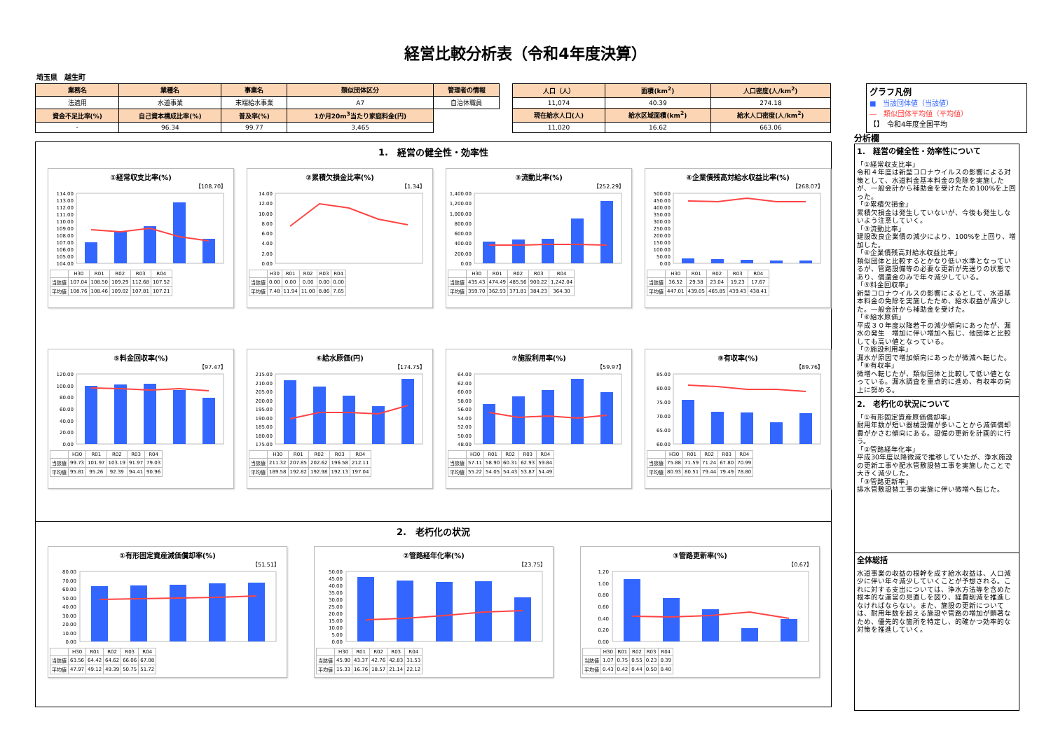経営比較分析表（令和4年度決算）
埼玉県　越生町
| 業務名 | 業種名 | 事業名 | 類似団体区分 | 管理者の情報 |
| --- | --- | --- | --- | --- |
| 法適用 | 水道事業 | 末端給水事業 | A7 | 自治体職員 |
| 資金不足比率(%) | 自己資本構成比率(%) | 普及率(%) | 1か月20m<sup>3</sup>当たり家庭料金(円) | |
| - | 96.34 | 99.77 | 3,465 | |
| 人口（人） | 面積(km<sup>2</sup>) | 人口密度(人/km<sup>2</sup>) |
| --- | --- | --- |
| 11,074 | 40.39 | 274.18 |
| 現在給水人口(人) | 給水区域面積(km<sup>2</sup>) | 給水人口密度(人/km<sup>2</sup>) |
| 11,020 | 16.62 | 663.06 |
グラフ凡例
■　当該団体値（当該値）
―　類似団体平均値（平均値）
【】　令和4年度全国平均
1.　経営の健全性・効率性
①経常収支比率(%)
【108.70】
114.00
113.00
112.00
111.00
110.00
109.00
108.00
107.00
106.00
105.00
104.00
| | H30 | R01 | R02 | R03 | R04 |
| --- | --- | --- | --- | --- | --- |
| 当該値 | 107.04 | 108.50 | 109.29 | 112.68 | 107.52 |
| 平均値 | 108.76 | 108.46 | 109.02 | 107.81 | 107.21 |
②累積欠損金比率(%)
【1.34】
14.00
12.00
10.00
8.00
6.00
4.00
2.00
0.00
| | H30 | R01 | R02 | R03 | R04 |
| --- | --- | --- | --- | --- | --- |
| 当該値 | 0.00 | 0.00 | 0.00 | 0.00 | 0.00 |
| 平均値 | 7.48 | 11.94 | 11.00 | 8.86 | 7.65 |
③流動比率(%)
【252.29】
1,400.00
1,200.00
1,000.00
800.00
600.00
400.00
200.00
0.00
| | H30 | R01 | R02 | R03 | R04 |
| --- | --- | --- | --- | --- | --- |
| 当該値 | 435.43 | 474.49 | 485.56 | 900.22 | 1,242.04 |
| 平均値 | 359.70 | 362.93 | 371.81 | 384.23 | 364.30 |
④企業債残高対給水収益比率(%)
【268.07】
500.00
450.00
400.00
350.00
300.00
250.00
200.00
150.00
100.00
50.00
0.00
| | H30 | R01 | R02 | R03 | R04 |
| --- | --- | --- | --- | --- | --- |
| 当該値 | 36.52 | 29.38 | 23.04 | 19.23 | 17.67 |
| 平均値 | 447.01 | 439.05 | 465.85 | 439.43 | 438.41 |
⑤料金回収率(%)
【97.47】
120.00
100.00
80.00
60.00
40.00
20.00
0.00
| | H30 | R01 | R02 | R03 | R04 |
| --- | --- | --- | --- | --- | --- |
| 当該値 | 99.73 | 101.97 | 103.19 | 91.97 | 79.03 |
| 平均値 | 95.81 | 95.26 | 92.39 | 94.41 | 90.96 |
⑥給水原価(円)
【174.75】
215.00
210.00
205.00
200.00
195.00
190.00
185.00
180.00
175.00
| | H30 | R01 | R02 | R03 | R04 |
| --- | --- | --- | --- | --- | --- |
| 当該値 | 211.32 | 207.85 | 202.62 | 196.58 | 212.11 |
| 平均値 | 189.58 | 192.82 | 192.98 | 192.13 | 197.04 |
⑦施設利用率(%)
【59.97】
64.00
62.00
60.00
58.00
56.00
54.00
52.00
50.00
48.00
| | H30 | R01 | R02 | R03 | R04 |
| --- | --- | --- | --- | --- | --- |
| 当該値 | 57.11 | 58.90 | 60.31 | 62.93 | 59.84 |
| 平均値 | 55.22 | 54.05 | 54.43 | 53.87 | 54.49 |
⑧有収率(%)
【89.76】
85.00
80.00
75.00
70.00
65.00
60.00
| | H30 | R01 | R02 | R03 | R04 |
| --- | --- | --- | --- | --- | --- |
| 当該値 | 75.88 | 71.59 | 71.24 | 67.80 | 70.99 |
| 平均値 | 80.93 | 80.51 | 79.44 | 79.49 | 78.80 |
2.　老朽化の状況
①有形固定資産減価償却率(%)
【51.51】
80.00
70.00
60.00
50.00
40.00
30.00
20.00
10.00
0.00
| | H30 | R01 | R02 | R03 | R04 |
| --- | --- | --- | --- | --- | --- |
| 当該値 | 63.56 | 64.42 | 64.62 | 66.06 | 67.08 |
| 平均値 | 47.97 | 49.12 | 49.39 | 50.75 | 51.72 |
②管路経年化率(%)
【23.75】
50.00
45.00
40.00
35.00
30.00
25.00
20.00
15.00
10.00
5.00
0.00
| | H30 | R01 | R02 | R03 | R04 |
| --- | --- | --- | --- | --- | --- |
| 当該値 | 45.90 | 43.37 | 42.76 | 42.83 | 31.53 |
| 平均値 | 15.33 | 16.76 | 18.57 | 21.14 | 22.12 |
③管路更新率(%)
【0.67】
1.20
1.00
0.80
0.60
0.40
0.20
0.00
| | H30 | R01 | R02 | R03 | R04 |
| --- | --- | --- | --- | --- | --- |
| 当該値 | 1.07 | 0.75 | 0.55 | 0.23 | 0.39 |
| 平均値 | 0.43 | 0.42 | 0.44 | 0.50 | 0.40 |
分析欄
1.　経営の健全性・効率性について
「①経常収支比率」
令和４年度は新型コロナウイルスの影響による対策として、水道料金基本料金の免除を実施したが、一般会計から補助金を受けたため100%を上回った。
「②累積欠損金」
累積欠損金は発生していないが、今後も発生しないよう注意していく。
「③流動比率」
建設改良企業債の減少により、100%を上回り、増加した。
「④企業債残高対給水収益比率」
類似団体と比較するとかなり低い水準となっているが、管路設備等の必要な更新が先送りの状態であり、償還金のみで年々減少している。
「⑤料金回収率」
新型コロナウイルスの影響によるとして、水道基本料金の免除を実施したため、給水収益が減少した。一般会計から補助金を受けた。
「⑥給水原価」
平成３０年度以降若干の減少傾向にあったが、漏水の発生　増加に伴い増加へ転じ、他団体と比較しても高い値となっている。
「⑦施設利用率」
漏水が原因で増加傾向にあったが微減へ転じた。
「⑧有収率」
微増へ転じたが、類似団体と比較して低い値となっている。漏水調査を重点的に進め、有収率の向上に努める。
2.　老朽化の状況について
「①有形固定資産原価償却率」
耐用年数が短い器械設備が多いことから減価償却費がかさむ傾向にある。設備の更新を計画的に行う。
「②管路経年化率」
平成30年度以降微減で推移していたが、浄水施設の更新工事や配水管敷設替工事を実施したことで大きく減少した。
「③管路更新率」
排水管敷設替工事の実施に伴い微増へ転じた。
全体総括
水道事業の収益の根幹を成す給水収益は、人口減少に伴い年々減少していくことが予想される。これに対する支出については、浄水方法等を含めた根本的な運営の見直しを図り、経費削減を推進しなければならない。また、施設の更新については、耐用年数を超える施設や管路の増加が顕著なため、優先的な箇所を特定し、的確かつ効率的な対策を推進していく。